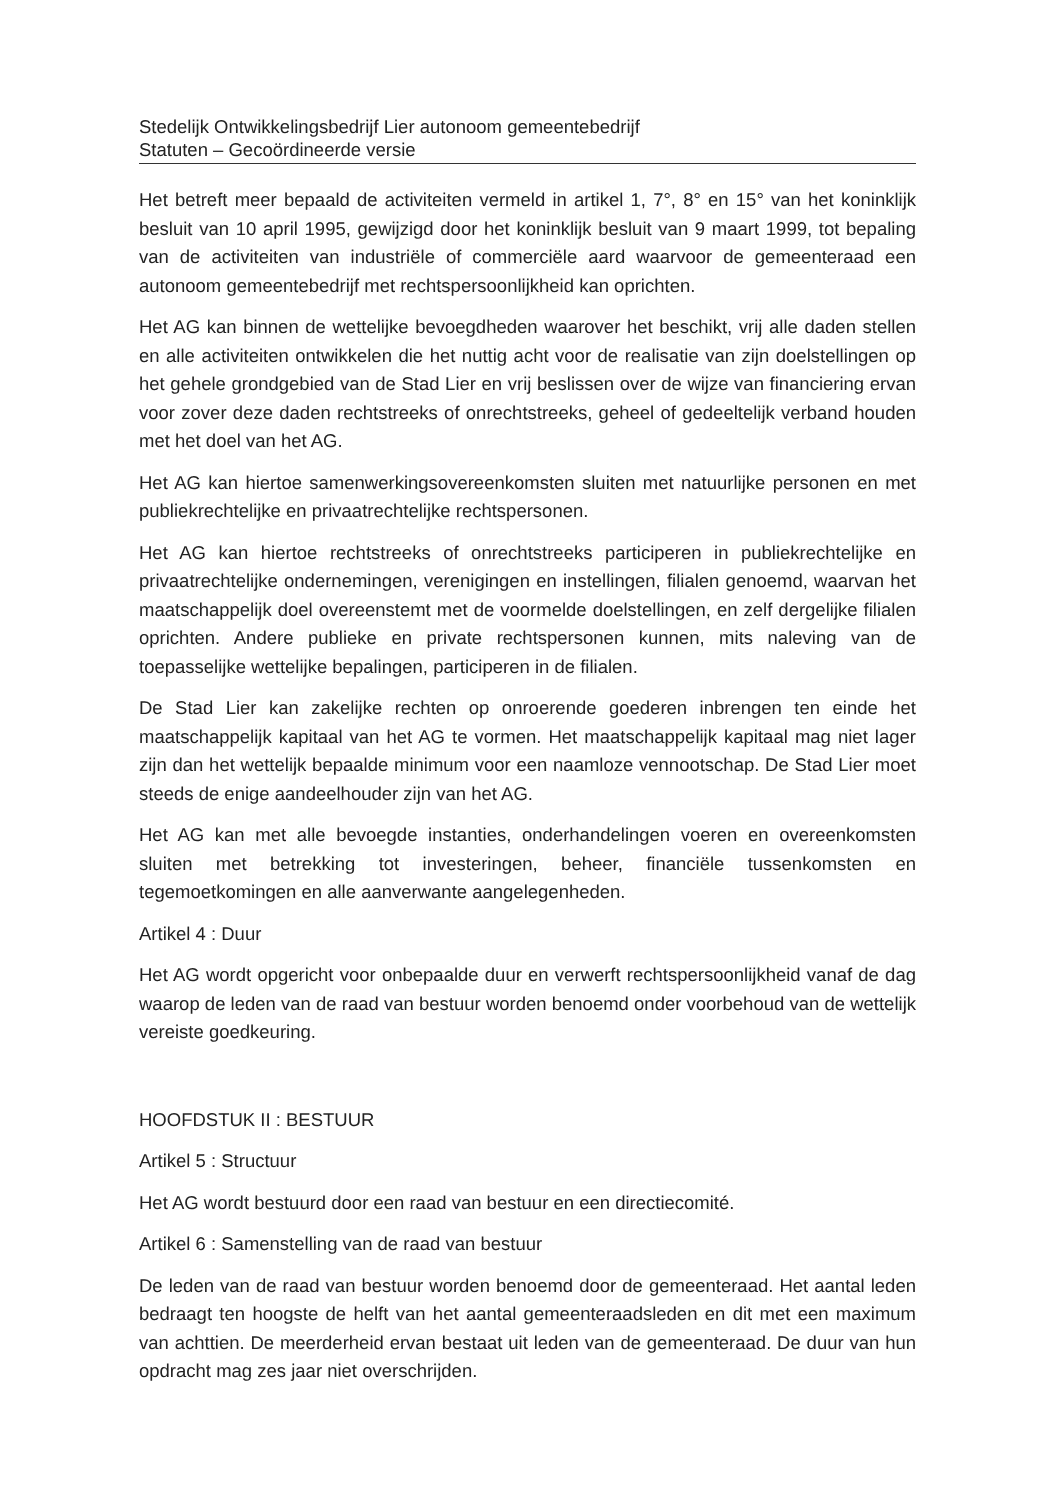Stedelijk Ontwikkelingsbedrijf Lier autonoom gemeentebedrijf
Statuten – Gecoördineerde versie
Het betreft meer bepaald de activiteiten vermeld in artikel 1, 7°, 8° en 15° van het koninklijk besluit van 10 april 1995, gewijzigd door het koninklijk besluit van 9 maart 1999, tot bepaling van de activiteiten van industriële of commerciële aard waarvoor de gemeenteraad een autonoom gemeentebedrijf met rechtspersoonlijkheid kan oprichten.
Het AG kan binnen de wettelijke bevoegdheden waarover het beschikt, vrij alle daden stellen en alle activiteiten ontwikkelen die het nuttig acht voor de realisatie van zijn doelstellingen op het gehele grondgebied van de Stad Lier en vrij beslissen over de wijze van financiering ervan voor zover deze daden rechtstreeks of onrechtstreeks, geheel of gedeeltelijk verband houden met het doel van het AG.
Het AG kan hiertoe samenwerkingsovereenkomsten sluiten met natuurlijke personen en met publiekrechtelijke en privaatrechtelijke rechtspersonen.
Het AG kan hiertoe rechtstreeks of onrechtstreeks participeren in publiekrechtelijke en privaatrechtelijke ondernemingen, verenigingen en instellingen, filialen genoemd, waarvan het maatschappelijk doel overeenstemt met de voormelde doelstellingen, en zelf dergelijke filialen oprichten. Andere publieke en private rechtspersonen kunnen, mits naleving van de toepasselijke wettelijke bepalingen, participeren in de filialen.
De Stad Lier kan zakelijke rechten op onroerende goederen inbrengen ten einde het maatschappelijk kapitaal van het AG te vormen. Het maatschappelijk kapitaal mag niet lager zijn dan het wettelijk bepaalde minimum voor een naamloze vennootschap. De Stad Lier moet steeds de enige aandeelhouder zijn van het AG.
Het AG kan met alle bevoegde instanties, onderhandelingen voeren en overeenkomsten sluiten met betrekking tot investeringen, beheer, financiële tussenkomsten en tegemoetkomingen en alle aanverwante aangelegenheden.
Artikel 4 : Duur
Het AG wordt opgericht voor onbepaalde duur en verwerft rechtspersoonlijkheid vanaf de dag waarop de leden van de raad van bestuur worden benoemd onder voorbehoud van de wettelijk vereiste goedkeuring.
HOOFDSTUK II : BESTUUR
Artikel 5 : Structuur
Het AG wordt bestuurd door een raad van bestuur en een directiecomité.
Artikel 6 : Samenstelling van de raad van bestuur
De leden van de raad van bestuur worden benoemd door de gemeenteraad. Het aantal leden bedraagt ten hoogste de helft van het aantal gemeenteraadsleden en dit met een maximum van achttien. De meerderheid ervan bestaat uit leden van de gemeenteraad. De duur van hun opdracht mag zes jaar niet overschrijden.